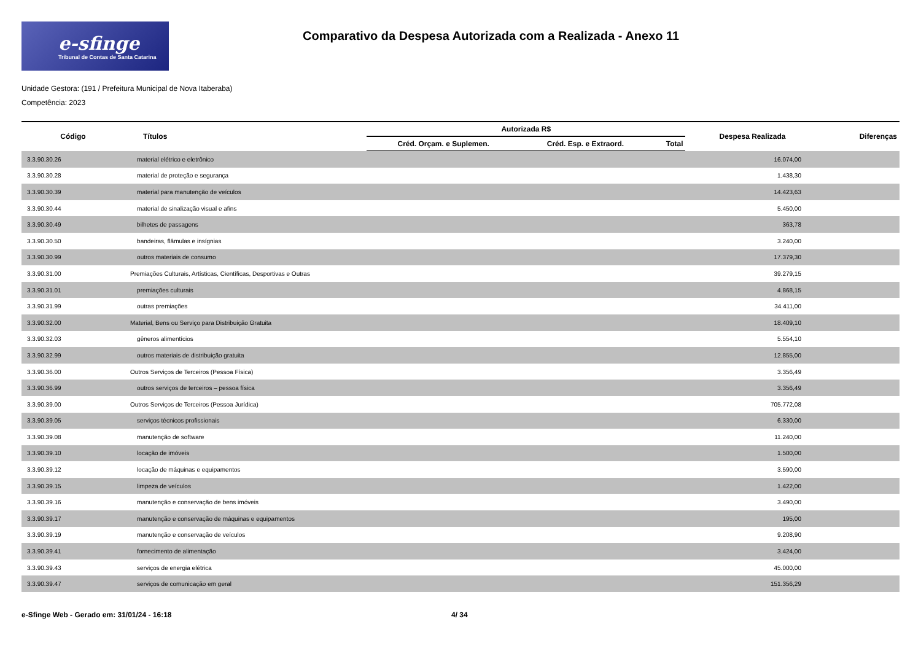e-sfinge
Tribunal de Contas de Santa Catarina
Comparativo da Despesa Autorizada com a Realizada - Anexo 11
Unidade Gestora: (191 / Prefeitura Municipal de Nova Itaberaba)
Competência: 2023
| Código | Títulos | Autorizada R$ | | | Despesa Realizada | Diferenças |
| --- | --- | --- | --- | --- | --- | --- |
| | | Créd. Orçam. e Suplemen. | Créd. Esp. e Extraord. | Total | | |
| 3.3.90.30.26 | material elétrico e eletrônico | | | | 16.074,00 | |
| 3.3.90.30.28 | material de proteção e segurança | | | | 1.438,30 | |
| 3.3.90.30.39 | material para manutenção de veículos | | | | 14.423,63 | |
| 3.3.90.30.44 | material de sinalização visual e afins | | | | 5.450,00 | |
| 3.3.90.30.49 | bilhetes de passagens | | | | 363,78 | |
| 3.3.90.30.50 | bandeiras, flâmulas e insígnias | | | | 3.240,00 | |
| 3.3.90.30.99 | outros materiais de consumo | | | | 17.379,30 | |
| 3.3.90.31.00 | Premiações Culturais, Artísticas, Científicas, Desportivas e Outras | | | | 39.279,15 | |
| 3.3.90.31.01 | premiações culturais | | | | 4.868,15 | |
| 3.3.90.31.99 | outras premiações | | | | 34.411,00 | |
| 3.3.90.32.00 | Material, Bens ou Serviço para Distribuição Gratuita | | | | 18.409,10 | |
| 3.3.90.32.03 | gêneros alimentícios | | | | 5.554,10 | |
| 3.3.90.32.99 | outros materiais de distribuição gratuita | | | | 12.855,00 | |
| 3.3.90.36.00 | Outros Serviços de Terceiros (Pessoa Física) | | | | 3.356,49 | |
| 3.3.90.36.99 | outros serviços de terceiros – pessoa física | | | | 3.356,49 | |
| 3.3.90.39.00 | Outros Serviços de Terceiros (Pessoa Jurídica) | | | | 705.772,08 | |
| 3.3.90.39.05 | serviços técnicos profissionais | | | | 6.330,00 | |
| 3.3.90.39.08 | manutenção de software | | | | 11.240,00 | |
| 3.3.90.39.10 | locação de imóveis | | | | 1.500,00 | |
| 3.3.90.39.12 | locação de máquinas e equipamentos | | | | 3.590,00 | |
| 3.3.90.39.15 | limpeza de veículos | | | | 1.422,00 | |
| 3.3.90.39.16 | manutenção e conservação de bens imóveis | | | | 3.490,00 | |
| 3.3.90.39.17 | manutenção e conservação de máquinas e equipamentos | | | | 195,00 | |
| 3.3.90.39.19 | manutenção e conservação de veículos | | | | 9.208,90 | |
| 3.3.90.39.41 | fornecimento de alimentação | | | | 3.424,00 | |
| 3.3.90.39.43 | serviços de energia elétrica | | | | 45.000,00 | |
| 3.3.90.39.47 | serviços de comunicação em geral | | | | 151.356,29 | |
e-Sfinge Web - Gerado em: 31/01/24 - 16:18 4/ 34